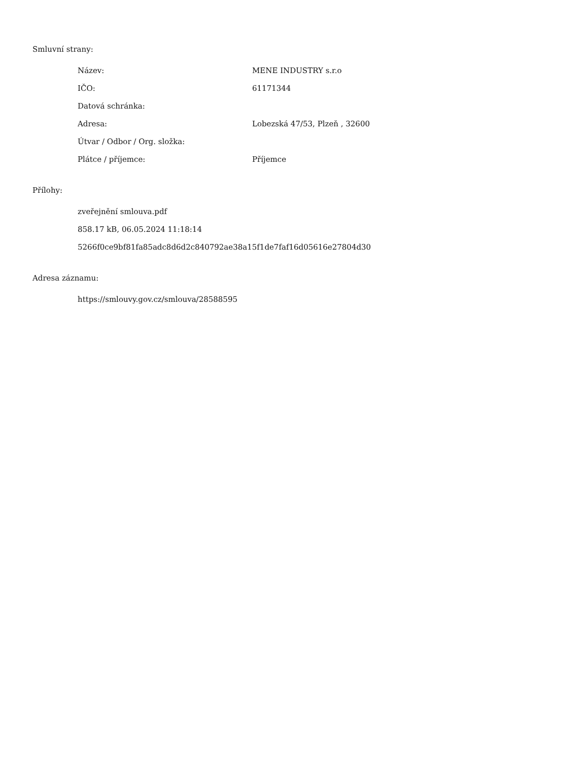Smluvní strany:
| Název: | MENE INDUSTRY s.r.o |
| IČO: | 61171344 |
| Datová schránka: | |
| Adresa: | Lobezská 47/53, Plzeň , 32600 |
| Útvar / Odbor / Org. složka: | |
| Plátce / příjemce: | Příjemce |
Přílohy:
zveřejnění smlouva.pdf
858.17 kB, 06.05.2024 11:18:14
5266f0ce9bf81fa85adc8d6d2c840792ae38a15f1de7faf16d05616e27804d30
Adresa záznamu:
https://smlouvy.gov.cz/smlouva/28588595